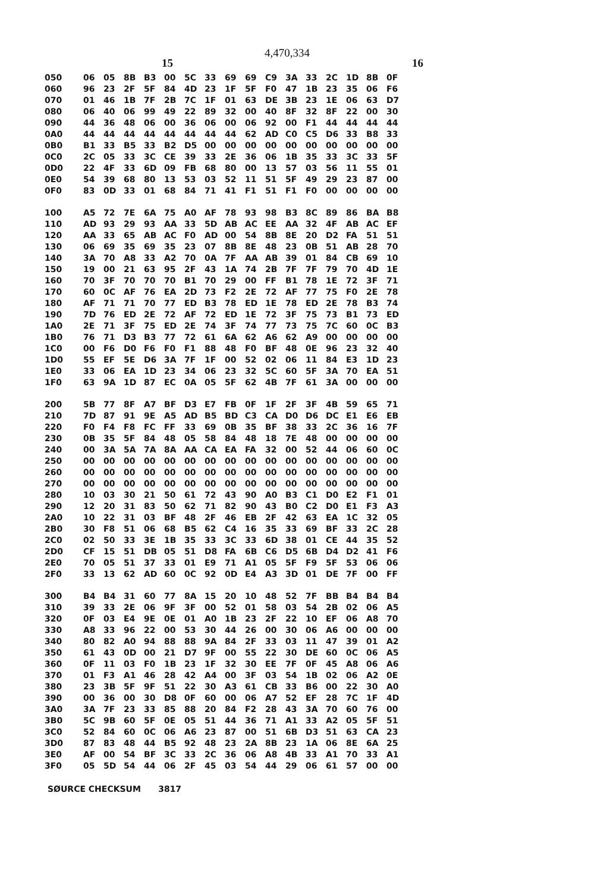4,470,334
15 16
| 050 | 06 | 05 | 8B | B3 | 00 | 5C | 33 | 69 | 69 | C9 | 3A | 33 | 2C | 1D | 8B | 0F |
| 060 | 96 | 23 | 2F | 5F | 84 | 4D | 23 | 1F | 5F | F0 | 47 | 1B | 23 | 35 | 06 | F6 |
| 070 | 01 | 46 | 1B | 7F | 2B | 7C | 1F | 01 | 63 | DE | 3B | 23 | 1E | 06 | 63 | D7 |
| 080 | 06 | 40 | 06 | 99 | 49 | 22 | 89 | 32 | 00 | 40 | 8F | 32 | 8F | 22 | 00 | 30 |
| 090 | 44 | 36 | 48 | 06 | 00 | 36 | 06 | 00 | 06 | 92 | 00 | F1 | 44 | 44 | 44 | 44 |
| 0A0 | 44 | 44 | 44 | 44 | 44 | 44 | 44 | 44 | 62 | AD | C0 | C5 | D6 | 33 | B8 | 33 |
| 0B0 | B1 | 33 | B5 | 33 | B2 | D5 | 00 | 00 | 00 | 00 | 00 | 00 | 00 | 00 | 00 | 00 |
| 0C0 | 2C | 05 | 33 | 3C | CE | 39 | 33 | 2E | 36 | 06 | 1B | 35 | 33 | 3C | 33 | 5F |
| 0D0 | 22 | 4F | 33 | 6D | 09 | FB | 68 | 80 | 00 | 13 | 57 | 03 | 56 | 11 | 55 | 01 |
| 0E0 | 54 | 39 | 68 | 80 | 13 | 53 | 03 | 52 | 11 | 51 | 5F | 49 | 29 | 23 | 87 | 00 |
| 0F0 | 83 | 0D | 33 | 01 | 68 | 84 | 71 | 41 | F1 | 51 | F1 | F0 | 00 | 00 | 00 | 00 |
| 100 | A5 | 72 | 7E | 6A | 75 | A0 | AF | 78 | 93 | 98 | B3 | 8C | 89 | 86 | BA | B8 |
| 110 | AD | 93 | 29 | 93 | AA | 33 | 5D | AB | AC | EE | AA | 32 | 4F | AB | AC | EF |
| 120 | AA | 33 | 65 | AB | AC | F0 | AD | 00 | 54 | 8B | 8E | 20 | D2 | FA | 51 | 51 |
| 130 | 06 | 69 | 35 | 69 | 35 | 23 | 07 | 8B | 8E | 48 | 23 | 0B | 51 | AB | 28 | 70 |
| 140 | 3A | 70 | A8 | 33 | A2 | 70 | 0A | 7F | AA | AB | 39 | 01 | 84 | CB | 69 | 10 |
| 150 | 19 | 00 | 21 | 63 | 95 | 2F | 43 | 1A | 74 | 2B | 7F | 7F | 79 | 70 | 4D | 1E |
| 160 | 70 | 3F | 70 | 70 | 70 | B1 | 70 | 29 | 00 | FF | B1 | 78 | 1E | 72 | 3F | 71 |
| 170 | 60 | 0C | AF | 76 | EA | 2D | 73 | F2 | 2E | 72 | AF | 77 | 75 | F0 | 2E | 78 |
| 180 | AF | 71 | 71 | 70 | 77 | ED | B3 | 78 | ED | 1E | 78 | ED | 2E | 78 | B3 | 74 |
| 190 | 7D | 76 | ED | 2E | 72 | AF | 72 | ED | 1E | 72 | 3F | 75 | 73 | B1 | 73 | ED |
| 1A0 | 2E | 71 | 3F | 75 | ED | 2E | 74 | 3F | 74 | 77 | 73 | 75 | 7C | 60 | 0C | B3 |
| 1B0 | 76 | 71 | D3 | B3 | 77 | 72 | 61 | 6A | 62 | A6 | 62 | A9 | 00 | 00 | 00 | 00 |
| 1C0 | 00 | F6 | D0 | F6 | F0 | F1 | 88 | 48 | F0 | BF | 48 | 0E | 96 | 23 | 32 | 40 |
| 1D0 | 55 | EF | 5E | D6 | 3A | 7F | 1F | 00 | 52 | 02 | 06 | 11 | 84 | E3 | 1D | 23 |
| 1E0 | 33 | 06 | EA | 1D | 23 | 34 | 06 | 23 | 32 | 5C | 60 | 5F | 3A | 70 | EA | 51 |
| 1F0 | 63 | 9A | 1D | 87 | EC | 0A | 05 | 5F | 62 | 4B | 7F | 61 | 3A | 00 | 00 | 00 |
| 200 | 5B | 77 | 8F | A7 | BF | D3 | E7 | FB | 0F | 1F | 2F | 3F | 4B | 59 | 65 | 71 |
| 210 | 7D | 87 | 91 | 9E | A5 | AD | B5 | BD | C3 | CA | D0 | D6 | DC | E1 | E6 | EB |
| 220 | F0 | F4 | F8 | FC | FF | 33 | 69 | 0B | 35 | BF | 38 | 33 | 2C | 36 | 16 | 7F |
| 230 | 0B | 35 | 5F | 84 | 48 | 05 | 58 | 84 | 48 | 18 | 7E | 48 | 00 | 00 | 00 | 00 |
| 240 | 00 | 3A | 5A | 7A | 8A | AA | CA | EA | FA | 32 | 00 | 52 | 44 | 06 | 60 | 0C |
| 250 | 00 | 00 | 00 | 00 | 00 | 00 | 00 | 00 | 00 | 00 | 00 | 00 | 00 | 00 | 00 | 00 |
| 260 | 00 | 00 | 00 | 00 | 00 | 00 | 00 | 00 | 00 | 00 | 00 | 00 | 00 | 00 | 00 | 00 |
| 270 | 00 | 00 | 00 | 00 | 00 | 00 | 00 | 00 | 00 | 00 | 00 | 00 | 00 | 00 | 00 | 00 |
| 280 | 10 | 03 | 30 | 21 | 50 | 61 | 72 | 43 | 90 | A0 | B3 | C1 | D0 | E2 | F1 | 01 |
| 290 | 12 | 20 | 31 | 83 | 50 | 62 | 71 | 82 | 90 | 43 | B0 | C2 | D0 | E1 | F3 | A3 |
| 2A0 | 10 | 22 | 31 | 03 | BF | 48 | 2F | 46 | EB | 2F | 42 | 63 | EA | 1C | 32 | 05 |
| 2B0 | 30 | F8 | 51 | 06 | 68 | B5 | 62 | C4 | 16 | 35 | 33 | 69 | BF | 33 | 2C | 28 |
| 2C0 | 02 | 50 | 33 | 3E | 1B | 35 | 33 | 3C | 33 | 6D | 38 | 01 | CE | 44 | 35 | 52 |
| 2D0 | CF | 15 | 51 | DB | 05 | 51 | D8 | FA | 6B | C6 | D5 | 6B | D4 | D2 | 41 | F6 |
| 2E0 | 70 | 05 | 51 | 37 | 33 | 01 | E9 | 71 | A1 | 05 | 5F | F9 | 5F | 53 | 06 | 06 |
| 2F0 | 33 | 13 | 62 | AD | 60 | 0C | 92 | 0D | E4 | A3 | 3D | 01 | DE | 7F | 00 | FF |
| 300 | B4 | B4 | 31 | 60 | 77 | 8A | 15 | 20 | 10 | 48 | 52 | 7F | BB | B4 | B4 | B4 |
| 310 | 39 | 33 | 2E | 06 | 9F | 3F | 00 | 52 | 01 | 58 | 03 | 54 | 2B | 02 | 06 | A5 |
| 320 | 0F | 03 | E4 | 9E | 0E | 01 | A0 | 1B | 23 | 2F | 22 | 10 | EF | 06 | A8 | 70 |
| 330 | A8 | 33 | 96 | 22 | 00 | 53 | 30 | 44 | 26 | 00 | 30 | 06 | A6 | 00 | 00 | 00 |
| 340 | 80 | 82 | A0 | 94 | 88 | 88 | 9A | 84 | 2F | 33 | 03 | 11 | 47 | 39 | 01 | A2 |
| 350 | 61 | 43 | 0D | 00 | 21 | D7 | 9F | 00 | 55 | 22 | 30 | DE | 60 | 0C | 06 | A5 |
| 360 | 0F | 11 | 03 | F0 | 1B | 23 | 1F | 32 | 30 | EE | 7F | 0F | 45 | A8 | 06 | A6 |
| 370 | 01 | F3 | A1 | 46 | 28 | 42 | A4 | 00 | 3F | 03 | 54 | 1B | 02 | 06 | A2 | 0E |
| 380 | 23 | 3B | 5F | 9F | 51 | 22 | 30 | A3 | 61 | CB | 33 | B6 | 00 | 22 | 30 | A0 |
| 390 | 00 | 36 | 00 | 30 | D8 | 0F | 60 | 00 | 06 | A7 | 52 | EF | 28 | 7C | 1F | 4D |
| 3A0 | 3A | 7F | 23 | 33 | 85 | 88 | 20 | 84 | F2 | 28 | 43 | 3A | 70 | 60 | 76 | 00 |
| 3B0 | 5C | 9B | 60 | 5F | 0E | 05 | 51 | 44 | 36 | 71 | A1 | 33 | A2 | 05 | 5F | 51 |
| 3C0 | 52 | 84 | 60 | 0C | 06 | A6 | 23 | 87 | 00 | 51 | 6B | D3 | 51 | 63 | CA | 23 |
| 3D0 | 87 | 83 | 48 | 44 | B5 | 92 | 48 | 23 | 2A | 8B | 23 | 1A | 06 | 8E | 6A | 25 |
| 3E0 | AF | 00 | 54 | BF | 3C | 33 | 2C | 36 | 06 | A8 | 4B | 33 | A1 | 70 | 33 | A1 |
| 3F0 | 05 | 5D | 54 | 44 | 06 | 2F | 45 | 03 | 54 | 44 | 29 | 06 | 61 | 57 | 00 | 00 |
SØURCE CHECKSUM 3817